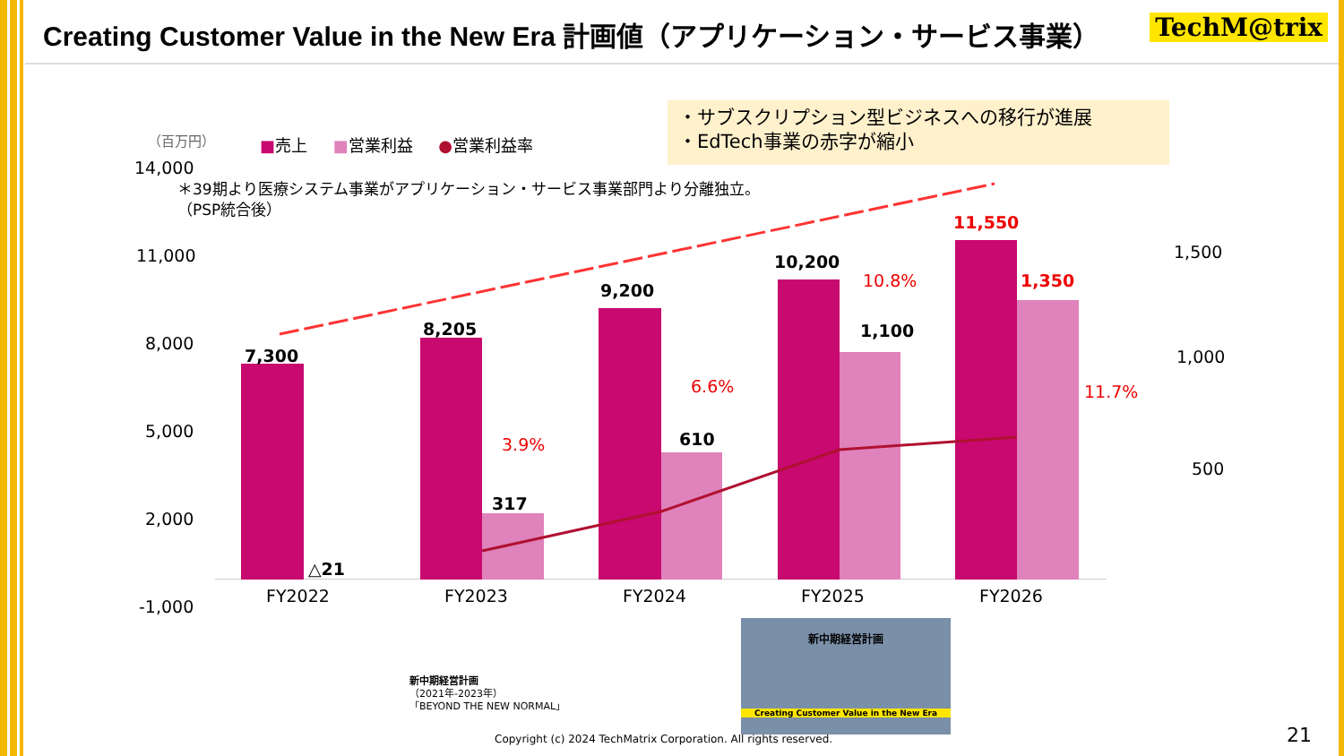Creating Customer Value in the New Era 計画値（アプリケーション・サービス事業）
TechM@trix
・サブスクリプション型ビジネスへの移行が進展
・EdTech事業の赤字が縮小
（百万円） ■売上 ■営業利益 ●営業利益率
＊39期より医療システム事業がアプリケーション・サービス事業部門より分離独立。
（PSP統合後）
14,000
11,000
8,000
5,000
2,000
-1,000
1,500
1,000
500
7,300
△21
8,205
317
3.9%
9,200
610
6.6%
10,200
1,100
10.8%
11,550
1,350
11.7%
FY2022 FY2023 FY2024 FY2025 FY2026
新中期経営計画
（2021年-2023年）
「BEYOND THE NEW NORMAL」
新中期経営計画
Creating Customer Value in the New Era
Copyright (c) 2024 TechMatrix Corporation. All rights reserved. 21